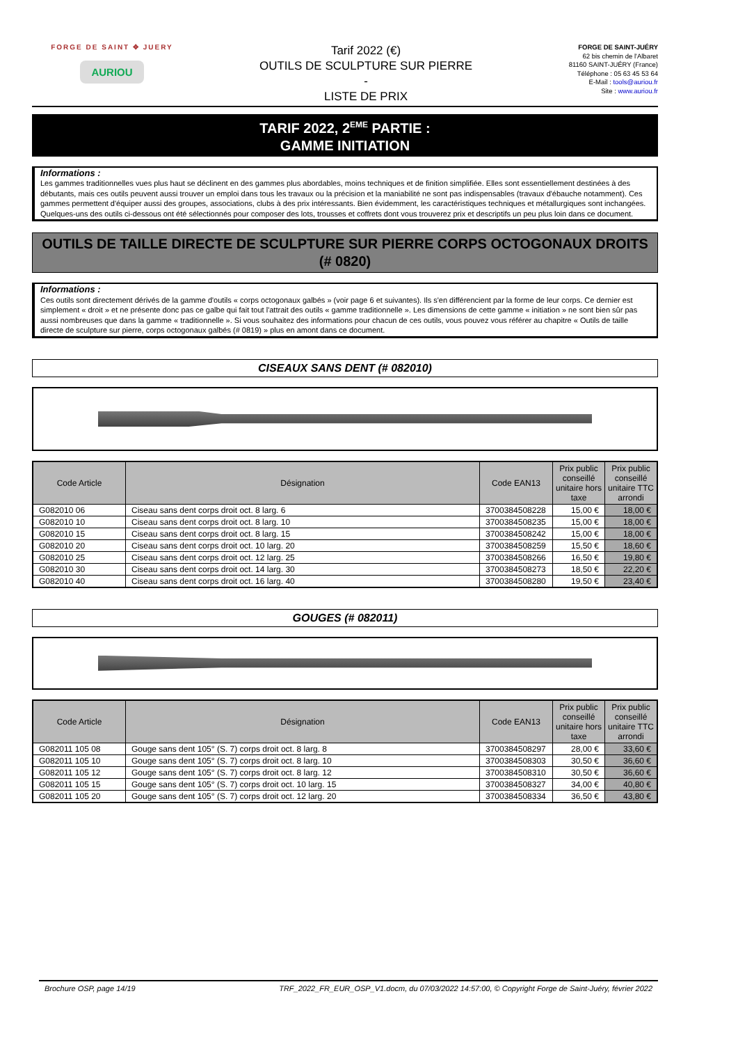FORGE DE SAINT ✥ JUERY
AURIOU
Tarif 2022 (€)
OUTILS DE SCULPTURE SUR PIERRE
-
LISTE DE PRIX
FORGE DE SAINT-JUÉRY
62 bis chemin de l'Albaret
81160 SAINT-JUÉRY (France)
Téléphone : 05 63 45 53 64
E-Mail : tools@auriou.fr
Site : www.auriou.fr
TARIF 2022, 2<sup>EME</sup> PARTIE :
GAMME INITIATION
Informations :
Les gammes traditionnelles vues plus haut se déclinent en des gammes plus abordables, moins techniques et de finition simplifiée. Elles sont essentiellement destinées à des débutants, mais ces outils peuvent aussi trouver un emploi dans tous les travaux ou la précision et la maniabilité ne sont pas indispensables (travaux d'ébauche notamment). Ces gammes permettent d'équiper aussi des groupes, associations, clubs à des prix intéressants. Bien évidemment, les caractéristiques techniques et métallurgiques sont inchangées. Quelques-uns des outils ci-dessous ont été sélectionnés pour composer des lots, trousses et coffrets dont vous trouverez prix et descriptifs un peu plus loin dans ce document.
OUTILS DE TAILLE DIRECTE DE SCULPTURE SUR PIERRE CORPS OCTOGONAUX DROITS (# 0820)
Informations :
Ces outils sont directement dérivés de la gamme d'outils « corps octogonaux galbés » (voir page 6 et suivantes). Ils s'en différencient par la forme de leur corps. Ce dernier est simplement « droit » et ne présente donc pas ce galbe qui fait tout l'attrait des outils « gamme traditionnelle ». Les dimensions de cette gamme « initiation » ne sont bien sûr pas aussi nombreuses que dans la gamme « traditionnelle ». Si vous souhaitez des informations pour chacun de ces outils, vous pouvez vous référer au chapitre « Outils de taille directe de sculpture sur pierre, corps octogonaux galbés (# 0819) » plus en amont dans ce document.
CISEAUX SANS DENT (# 082010)
| Code Article | Désignation | Code EAN13 | Prix public conseillé unitaire hors taxe | Prix public conseillé unitaire TTC arrondi |
| --- | --- | --- | --- | --- |
| G082010 06 | Ciseau sans dent corps droit oct. 8 larg. 6 | 3700384508228 | 15,00 € | 18,00 € |
| G082010 10 | Ciseau sans dent corps droit oct. 8 larg. 10 | 3700384508235 | 15,00 € | 18,00 € |
| G082010 15 | Ciseau sans dent corps droit oct. 8 larg. 15 | 3700384508242 | 15,00 € | 18,00 € |
| G082010 20 | Ciseau sans dent corps droit oct. 10 larg. 20 | 3700384508259 | 15,50 € | 18,60 € |
| G082010 25 | Ciseau sans dent corps droit oct. 12 larg. 25 | 3700384508266 | 16,50 € | 19,80 € |
| G082010 30 | Ciseau sans dent corps droit oct. 14 larg. 30 | 3700384508273 | 18,50 € | 22,20 € |
| G082010 40 | Ciseau sans dent corps droit oct. 16 larg. 40 | 3700384508280 | 19,50 € | 23,40 € |
GOUGES (# 082011)
| Code Article | Désignation | Code EAN13 | Prix public conseillé unitaire hors taxe | Prix public conseillé unitaire TTC arrondi |
| --- | --- | --- | --- | --- |
| G082011 105 08 | Gouge sans dent 105° (S. 7) corps droit oct. 8 larg. 8 | 3700384508297 | 28,00 € | 33,60 € |
| G082011 105 10 | Gouge sans dent 105° (S. 7) corps droit oct. 8 larg. 10 | 3700384508303 | 30,50 € | 36,60 € |
| G082011 105 12 | Gouge sans dent 105° (S. 7) corps droit oct. 8 larg. 12 | 3700384508310 | 30,50 € | 36,60 € |
| G082011 105 15 | Gouge sans dent 105° (S. 7) corps droit oct. 10 larg. 15 | 3700384508327 | 34,00 € | 40,80 € |
| G082011 105 20 | Gouge sans dent 105° (S. 7) corps droit oct. 12 larg. 20 | 3700384508334 | 36,50 € | 43,80 € |
Brochure OSP, page 14/19 TRF_2022_FR_EUR_OSP_V1.docm, du 07/03/2022 14:57:00, © Copyright Forge de Saint-Juéry, février 2022